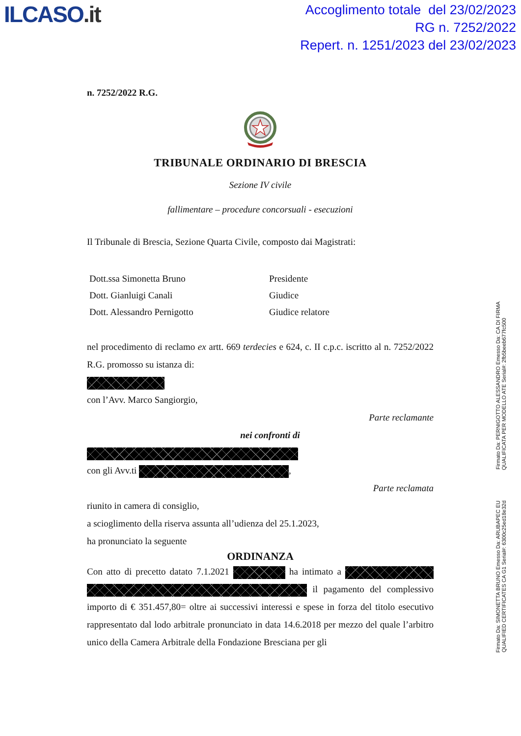ILCASO.it
Accoglimento totale del 23/02/2023
RG n. 7252/2022
Repert. n. 1251/2023 del 23/02/2023
n. 7252/2022 R.G.
TRIBUNALE ORDINARIO DI BRESCIA
Sezione IV civile
fallimentare – procedure concorsuali - esecuzioni
Il Tribunale di Brescia, Sezione Quarta Civile, composto dai Magistrati:
Dott.ssa Simonetta Bruno
Presidente
Dott. Gianluigi Canali
Giudice
Dott. Alessandro Pernigotto
Giudice relatore
nel procedimento di reclamo ex artt. 669 terdecies e 624, c. II c.p.c. iscritto al n. 7252/2022 R.G. promosso su istanza di:
con l’Avv. Marco Sangiorgio,
Parte reclamante
nei confronti di
con gli Avv.ti ,
Parte reclamata
riunito in camera di consiglio,
a scioglimento della riserva assunta all’udienza del 25.1.2023,
ha pronunciato la seguente
ORDINANZA
Con atto di precetto datato 7.1.2021 ha intimato a il pagamento del complessivo importo di € 351.457,80= oltre ai successivi interessi e spese in forza del titolo esecutivo rappresentato dal lodo arbitrale pronunciato in data 14.6.2018 per mezzo del quale l’arbitro unico della Camera Arbitrale della Fondazione Bresciana per gli
Firmato Da: SIMONETTA BRUNO Emesso Da: ARUBAPEC EU QUALIFIED CERTIFICATES CA G1 Serial#: 6300c25ed18e32d
Firmato Da: PERNIGOTTO ALESSANDRO Emesso Da: CA DI FIRMA QUALIFICATA PER MODELLO ATE Serial#: 2fb5beeb677fc500